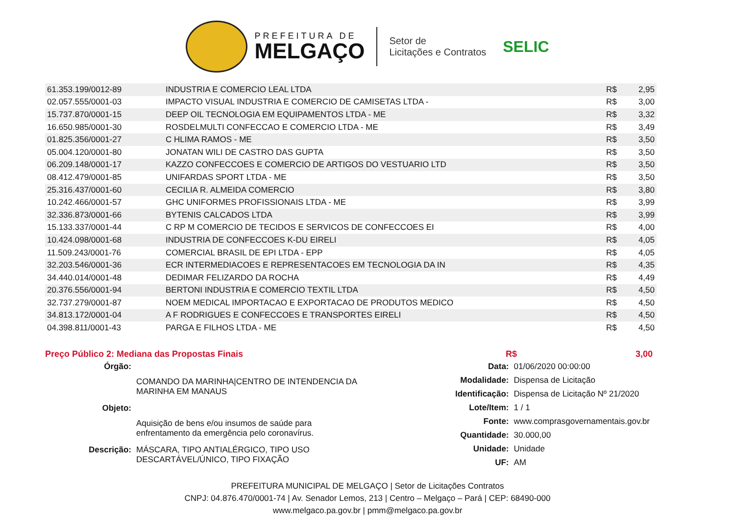PREFEITURA DE
MELGAÇO
Setor de
Licitações e Contratos
SELIC
| 61.353.199/0012-89 | INDUSTRIA E COMERCIO LEAL LTDA | R$ | 2,95 |
| 02.057.555/0001-03 | IMPACTO VISUAL INDUSTRIA E COMERCIO DE CAMISETAS LTDA - | R$ | 3,00 |
| 15.737.870/0001-15 | DEEP OIL TECNOLOGIA EM EQUIPAMENTOS LTDA - ME | R$ | 3,32 |
| 16.650.985/0001-30 | ROSDELMULTI CONFECCAO E COMERCIO LTDA - ME | R$ | 3,49 |
| 01.825.356/0001-27 | C HLIMA RAMOS - ME | R$ | 3,50 |
| 05.004.120/0001-80 | JONATAN WILI DE CASTRO DAS GUPTA | R$ | 3,50 |
| 06.209.148/0001-17 | KAZZO CONFECCOES E COMERCIO DE ARTIGOS DO VESTUARIO LTD | R$ | 3,50 |
| 08.412.479/0001-85 | UNIFARDAS SPORT LTDA - ME | R$ | 3,50 |
| 25.316.437/0001-60 | CECILIA R. ALMEIDA COMERCIO | R$ | 3,80 |
| 10.242.466/0001-57 | GHC UNIFORMES PROFISSIONAIS LTDA - ME | R$ | 3,99 |
| 32.336.873/0001-66 | BYTENIS CALCADOS LTDA | R$ | 3,99 |
| 15.133.337/0001-44 | C RP M COMERCIO DE TECIDOS E SERVICOS DE CONFECCOES EI | R$ | 4,00 |
| 10.424.098/0001-68 | INDUSTRIA DE CONFECCOES K-DU EIRELI | R$ | 4,05 |
| 11.509.243/0001-76 | COMERCIAL BRASIL DE EPI LTDA - EPP | R$ | 4,05 |
| 32.203.546/0001-36 | ECR INTERMEDIACOES E REPRESENTACOES EM TECNOLOGIA DA IN | R$ | 4,35 |
| 34.440.014/0001-48 | DEDIMAR FELIZARDO DA ROCHA | R$ | 4,49 |
| 20.376.556/0001-94 | BERTONI INDUSTRIA E COMERCIO TEXTIL LTDA | R$ | 4,50 |
| 32.737.279/0001-87 | NOEM MEDICAL IMPORTACAO E EXPORTACAO DE PRODUTOS MEDICO | R$ | 4,50 |
| 34.813.172/0001-04 | A F RODRIGUES E CONFECCOES E TRANSPORTES EIRELI | R$ | 4,50 |
| 04.398.811/0001-43 | PARGA E FILHOS LTDA - ME | R$ | 4,50 |
Preço Público 2: Mediana das Propostas Finais R$ 3,00
| Órgão: | |
| | COMANDO DA MARINHA/CENTRO DE INTENDENCIA DA MARINHA EM MANAUS |
| Objeto: | |
| | Aquisição de bens e/ou insumos de saúde para enfrentamento da emergência pelo coronavírus. |
| Descrição: | MÁSCARA, TIPO ANTIALÉRGICO, TIPO USO DESCARTÁVEL/ÚNICO, TIPO FIXAÇÃO |
| Data: | 01/06/2020 00:00:00 |
| Modalidade: | Dispensa de Licitação |
| Identificação: | Dispensa de Licitação Nº 21/2020 |
| Lote/Item: | 1 / 1 |
| Fonte: | www.comprasgovernamentais.gov.br |
| Quantidade: | 30.000,00 |
| Unidade: | Unidade |
| UF: | AM |
PREFEITURA MUNICIPAL DE MELGAÇO | Setor de Licitações Contratos
CNPJ: 04.876.470/0001-74 | Av. Senador Lemos, 213 | Centro – Melgaço – Pará | CEP: 68490-000
www.melgaco.pa.gov.br | pmm@melgaco.pa.gov.br